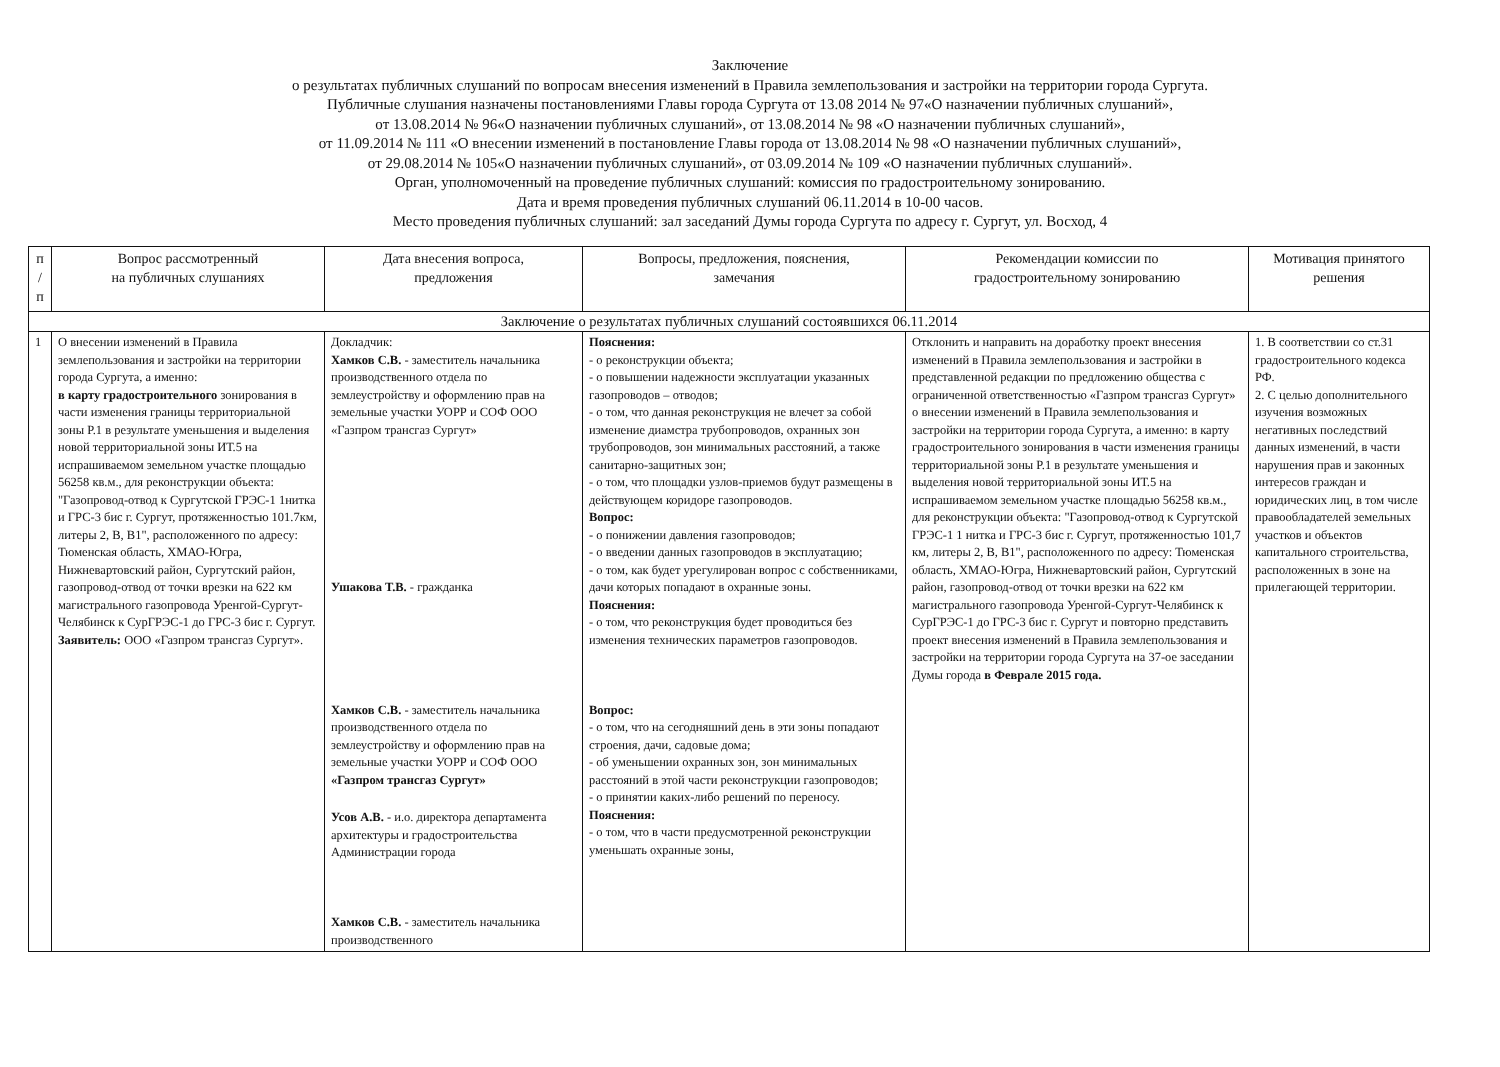Заключение
о результатах публичных слушаний по вопросам внесения изменений в Правила землепользования и застройки на территории города Сургута.
Публичные слушания назначены постановлениями Главы города Сургута от 13.08 2014 № 97«О назначении публичных слушаний»,
от 13.08.2014 № 96«О назначении публичных слушаний», от 13.08.2014 № 98 «О назначении публичных слушаний»,
от 11.09.2014 № 111 «О внесении изменений в постановление Главы города от 13.08.2014 № 98 «О назначении публичных слушаний»,
от 29.08.2014 № 105«О назначении публичных слушаний», от 03.09.2014 № 109 «О назначении публичных слушаний».
Орган, уполномоченный на проведение публичных слушаний: комиссия по градостроительному зонированию.
Дата и время проведения публичных слушаний 06.11.2014 в 10-00 часов.
Место проведения публичных слушаний: зал заседаний Думы города Сургута по адресу г. Сургут, ул. Восход, 4
| п / п | Вопрос рассмотренный на публичных слушаниях | Дата внесения вопроса, предложения | Вопросы, предложения, пояснения, замечания | Рекомендации комиссии по градостроительному зонированию | Мотивация принятого решения |
| --- | --- | --- | --- | --- | --- |
| Заключение о результатах публичных слушаний состоявшихся 06.11.2014 | | | | | |
| 1 | О внесении изменений в Правила землепользования и застройки на территории города Сургута, а именно: в карту градостроительного зонирования в части изменения границы территориальной зоны Р.1 в результате уменьшения и выделения новой территориальной зоны ИТ.5 на испрашиваемом земельном участке площадью 56258 кв.м., для реконструкции объекта: "Газопровод-отвод к Сургутской ГРЭС-1 1нитка и ГРС-3 бис г. Сургут, протяженностью 101.7км, литеры 2, В, В1", расположенного по адресу: Тюменская область, ХМАО-Югра, Нижневартовский район, Сургутский район, газопровод-отвод от точки врезки на 622 км магистрального газопровода Уренгой-Сургут-Челябинск к СурГРЭС-1 до ГРС-3 бис г. Сургут. Заявитель: ООО «Газпром трансгаз Сургут». | Докладчик: Хамков С.В. - заместитель начальника производственного отдела по землеустройству и оформлению прав на земельные участки УОРР и СОФ ООО «Газпром трансгаз Сургут» Ушакова Т.В. - гражданка Хамков С.В. - заместитель начальника производственного отдела по землеустройству и оформлению прав на земельные участки УОРР и СОФ ООО «Газпром трансгаз Сургут» Усов А.В. - и.о. директора департамента архитектуры и градостроительства Администрации города Хамков С.В. - заместитель начальника производственного | Пояснения: - о реконструкции объекта; - о повышении надежности эксплуатации указанных газопроводов – отводов; - о том, что данная реконструкция не влечет за собой изменение диамстра трубопроводов, охранных зон трубопроводов, зон минимальных расстояний, а также санитарно-защитных зон; - о том, что площадки узлов-приемов будут размещены в действующем коридоре газопроводов. Вопрос: - о понижении давления газопроводов; - о введении данных газопроводов в эксплуатацию; - о том, как будет урегулирован вопрос с собственниками, дачи которых попадают в охранные зоны. Пояснения: - о том, что реконструкция будет проводиться без изменения технических параметров газопроводов. Вопрос: - о том, что на сегодняшний день в эти зоны попадают строения, дачи, садовые дома; - об уменьшении охранных зон, зон минимальных расстояний в этой части реконструкции газопроводов; - о принятии каких-либо решений по переносу. Пояснения: - о том, что в части предусмотренной реконструкции уменьшать охранные зоны, | Отклонить и направить на доработку проект внесения изменений в Правила землепользования и застройки в представленной редакции по предложению общества с ограниченной ответственностью «Газпром трансгаз Сургут» о внесении изменений в Правила землепользования и застройки на территории города Сургута, а именно: в карту градостроительного зонирования в части изменения границы территориальной зоны Р.1 в результате уменьшения и выделения новой территориальной зоны ИТ.5 на испрашиваемом земельном участке площадью 56258 кв.м., для реконструкции объекта: "Газопровод-отвод к Сургутской ГРЭС-1 1 нитка и ГРС-3 бис г. Сургут, протяженностью 101,7 км, литеры 2, В, В1", расположенного по адресу: Тюменская область, ХМАО-Югра, Нижневартовский район, Сургутский район, газопровод-отвод от точки врезки на 622 км магистрального газопровода Уренгой-Сургут-Челябинск к СурГРЭС-1 до ГРС-3 бис г. Сургут и повторно представить проект внесения изменений в Правила землепользования и застройки на территории города Сургута на 37-ое заседании Думы города в Феврале 2015 года. | 1. В соответствии со ст.31 градостроительного кодекса РФ. 2. С целью дополнительного изучения возможных негативных последствий данных изменений, в части нарушения прав и законных интересов граждан и юридических лиц, в том числе правообладателей земельных участков и объектов капитального строительства, расположенных в зоне на прилегающей территории. |